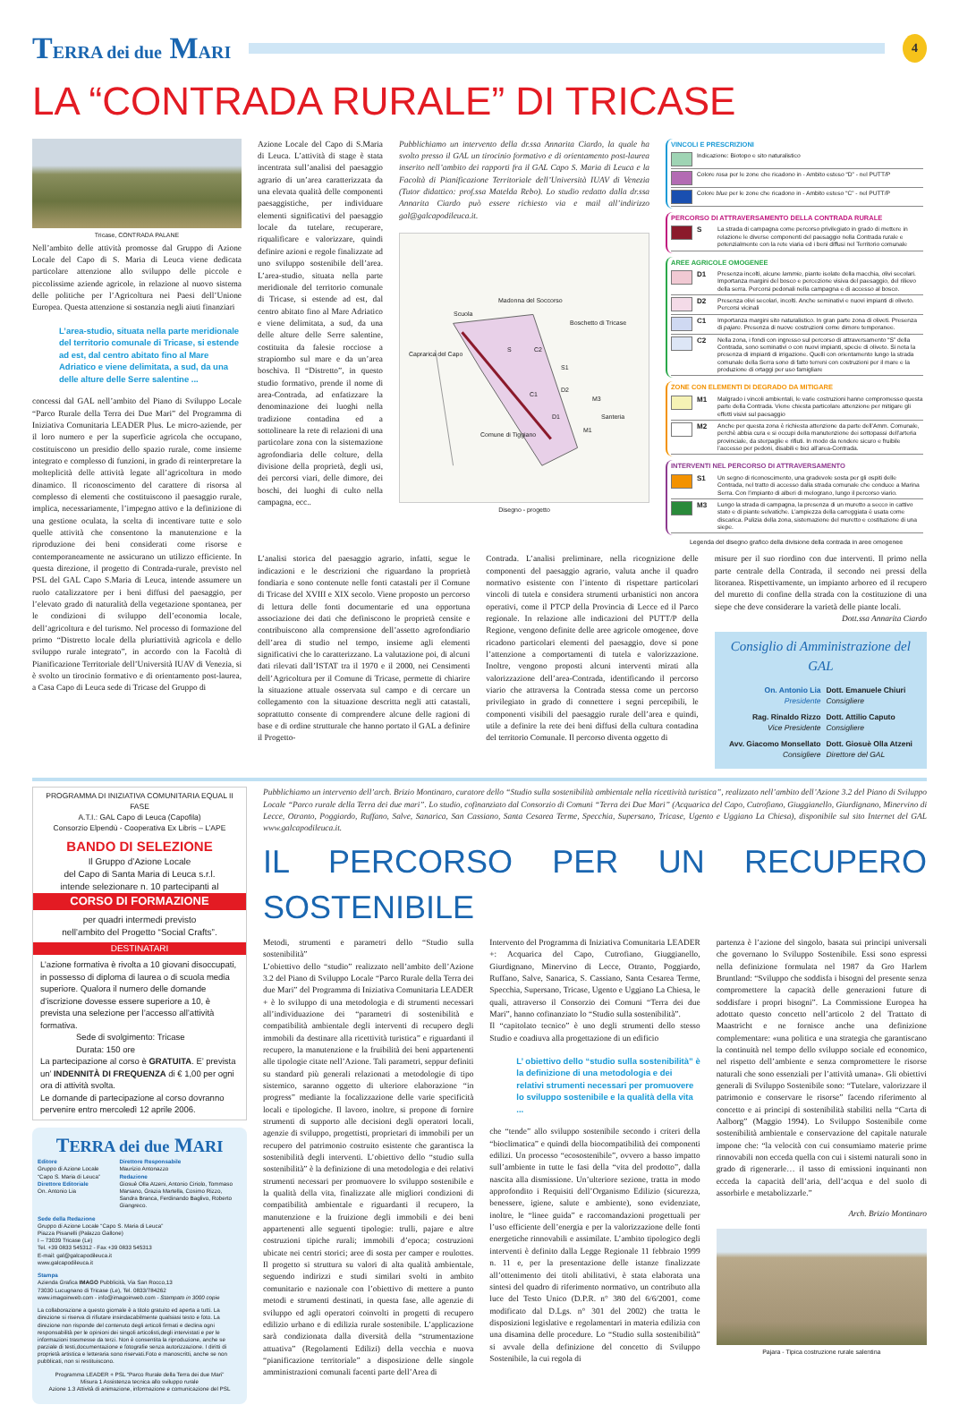TERRA dei due MARI
4
LA “CONTRADA RURALE” DI TRICASE
Tricase, CONTRADA PALANE
Nell’ambito delle attività promosse dal Gruppo di Azione Locale del Capo di S. Maria di Leuca viene dedicata particolare attenzione allo sviluppo delle piccole e piccolissime aziende agricole, in relazione al nuovo sistema delle politiche per l’Agricoltura nei Paesi dell’Unione Europea. Questa attenzione si sostanzia negli aiuti finanziari
L’area-studio, situata nella parte meridionale del territorio comunale di Tricase, si estende ad est, dal centro abitato fino al Mare Adriatico e viene delimitata, a sud, da una delle alture delle Serre salentine ...
concessi dal GAL nell’ambito del Piano di Sviluppo Locale “Parco Rurale della Terra dei Due Mari” del Programma di Iniziativa Comunitaria LEADER Plus. Le micro-aziende, per il loro numero e per la superficie agricola che occupano, costituiscono un presidio dello spazio rurale, come insieme integrato e complesso di funzioni, in grado di reinterpretare la molteplicità delle attività legate all’agricoltura in modo dinamico. Il riconoscimento del carattere di risorsa al complesso di elementi che costituiscono il paesaggio rurale, implica, necessariamente, l’impegno attivo e la definizione di una gestione oculata, la scelta di incentivare tutte e solo quelle attività che consentono la manutenzione e la riproduzione dei beni considerati come risorse e contemporaneamente ne assicurano un utilizzo efficiente. In questa direzione, il progetto di Contrada-rurale, previsto nel PSL del GAL Capo S.Maria di Leuca, intende assumere un ruolo catalizzatore per i beni diffusi del paesaggio, per l’elevato grado di naturalità della vegetazione spontanea, per le condizioni di sviluppo dell’economia locale, dell’agricoltura e del turismo. Nel processo di formazione del primo “Distretto locale della pluriattività agricola e dello sviluppo rurale integrato”, in accordo con la Facoltà di Pianificazione Territoriale dell’Università IUAV di Venezia, si è svolto un tirocinio formativo e di orientamento post-laurea, a Casa Capo di Leuca sede di Tricase del Gruppo di
Azione Locale del Capo di S.Maria di Leuca. L’attività di stage è stata incentrata sull’analisi del paesaggio agrario di un’area caratterizzata da una elevata qualità delle componenti paesaggistiche, per individuare elementi significativi del paesaggio locale da tutelare, recuperare, riqualificare e valorizzare, quindi definire azioni e regole finalizzate ad uno sviluppo sostenibile dell’area. L’area-studio, situata nella parte meridionale del territorio comunale di Tricase, si estende ad est, dal centro abitato fino al Mare Adriatico e viene delimitata, a sud, da una delle alture delle Serre salentine, costituita da falesie rocciose a strapiombo sul mare e da un’area boschiva. Il “Distretto”, in questo studio formativo, prende il nome di area-Contrada, ad enfatizzare la denominazione dei luoghi nella tradizione contadina ed a sottolineare la rete di relazioni di una particolare zona con la sistemazione agrofondiaria delle colture, della divisione della proprietà, degli usi, dei percorsi viari, delle dimore, dei boschi, dei luoghi di culto nella campagna, ecc..
Pubblichiamo un intervento della dr.ssa Annarita Ciardo, la quale ha svolto presso il GAL un tirocinio formativo e di orientamento post-laurea inserito nell’ambito dei rapporti fra il GAL Capo S. Maria di Leuca e la Facoltà di Pianificazione Territoriale dell’Università IUAV di Venezia (Tutor didattico: prof.ssa Matelda Rebo). Lo studio redatto dalla dr.ssa Annarita Ciardo può essere richiesto via e mail all’indirizzo gal@galcapodileuca.it.
Caprarica del Capo
Scuola
Madonna del Soccorso
Boschetto di Tricase
S C2
S1
C1
D2
M3
D1
M1
Santeria
Comune di Tiggiano
Disegno - progetto
VINCOLI E PRESCRIZIONI
Indicazione: Biotopo e sito naturalistico
Colore rosa per le zone che ricadono in - Ambito esteso “D” - nel PUTT/P
Colore blue per le zone che ricadono in - Ambito esteso “C” - nel PUTT/P
PERCORSO DI ATTRAVERSAMENTO DELLA CONTRADA RURALE
S La strada di campagna come percorso privilegiato in grado di mettere in relazione le diverse componenti del paesaggio nella Contrada rurale e potenzialmente con la rete viaria ed i beni diffusi nel Territorio comunale
AREE AGRICOLE OMOGENEE
D1 Presenza incolti, alcune lammie, piante isolate della macchia, olivi secolari. Importanza margini del bosco e percezione visiva del paesaggio, del rilievo della serra. Percorsi pedonali nella campagna e di accesso al bosco.
D2 Presenza olivi secolari, incolti. Anche seminativi e nuovi impianti di oliveto. Percorsi vicinali
C1 Importanza margini sito naturalistico. In gran parte zona di oliveti. Presenza di pajare. Presenza di nuove costruzioni come dimore temporanee.
C2 Nella zona, i fondi con ingresso sul percorso di attraversamento “S” della Contrada, sono seminativi o con nuovi impianti, specie di oliveto. Si nota la presenza di impianti di irrigazione. Quelli con orientamento lungo la strada comunale della Serra sono di fatto terreni con costruzioni per il mare e la produzione di ortaggi per uso famigliare
ZONE CON ELEMENTI DI DEGRADO DA MITIGARE
M1 Malgrado i vincoli ambientali, le varie costruzioni hanno compromesso questa parte della Contrada. Viene chiesta particolare attenzione per mitigare gli effetti visivi sul paesaggio
M2 Anche per questa zona è richiesta attenzione da parte dell’Amm. Comunale, perchè abbia cura e si occupi della manutenzione dei sottopassi dell’arteria provinciale, da sterpaglie e rifiuti. In modo da rendere sicuro e fruibile l’accesso per pedoni, disabili e bici all’area-Contrada.
INTERVENTI NEL PERCORSO DI ATTRAVERSAMENTO
S1 Un segno di riconoscimento, una gradevole sosta per gli ospiti delle Contrada, nel tratto di accesso dalla strada comunale che conduce a Marina Serra. Con l’impianto di alberi di melograno, lungo il percorso viario.
M3 Lungo la strada di campagna, la presenza di un muretto a secco in cattivo stato e di piante selvatiche. L’ampiezza della carreggiata è usata come discarica. Pulizia della zona, sistemazione del muretto e costituzione di una siepe.
Legenda del disegno grafico della divisione della contrada in aree omogenee
L’analisi storica del paesaggio agrario, infatti, segue le indicazioni e le descrizioni che riguardano la proprietà fondiaria e sono contenute nelle fonti catastali per il Comune di Tricase del XVIII e XIX secolo. Viene proposto un percorso di lettura delle fonti documentarie ed una opportuna associazione dei dati che definiscono le proprietà censite e contribuiscono alla comprensione dell’assetto agrofondiario dell’area di studio nel tempo, insieme agli elementi significativi che lo caratterizzano. La valutazione poi, di alcuni dati rilevati dall’ISTAT tra il 1970 e il 2000, nei Censimenti dell’Agricoltura per il Comune di Tricase, permette di chiarire la situazione attuale osservata sul campo e di cercare un collegamento con la situazione descritta negli atti catastali, soprattutto consente di comprendere alcune delle ragioni di base e di ordine strutturale che hanno portato il GAL a definire il Progetto-
Contrada. L’analisi preliminare, nella ricognizione delle componenti del paesaggio agrario, valuta anche il quadro normativo esistente con l’intento di rispettare particolari vincoli di tutela e considera strumenti urbanistici non ancora operativi, come il PTCP della Provincia di Lecce ed il Parco regionale. In relazione alle indicazioni del PUTT/P della Regione, vengono definite delle aree agricole omogenee, dove ricadono particolari elementi del paesaggio, dove si pone l’attenzione a comportamenti di tutela e valorizzazione. Inoltre, vengono proposti alcuni interventi mirati alla valorizzazione dell’area-Contrada, identificando il percorso viario che attraversa la Contrada stessa come un percorso privilegiato in grado di connettere i segni percepibili, le componenti visibili del paesaggio rurale dell’area e quindi, utile a definire la rete dei beni diffusi della cultura contadina del territorio Comunale. Il percorso diventa oggetto di
misure per il suo riordino con due interventi. Il primo nella parte centrale della Contrada, il secondo nei pressi della litoranea. Rispettivamente, un impianto arboreo ed il recupero del muretto di confine della strada con la costituzione di una siepe che deve considerare la varietà delle piante locali.
Dott.ssa Annarita Ciardo
Consiglio di Amministrazione del GAL
| On. Antonio Lia Presidente | Dott. Emanuele Chiuri Consigliere |
| Rag. Rinaldo Rizzo Vice Presidente | Dott. Attilio Caputo Consigliere |
| Avv. Giacomo Monsellato Consigliere | Dott. Giosuè Olla Atzeni Direttore del GAL |
PROGRAMMA DI INIZIATIVA COMUNITARIA EQUAL II FASE
A.T.I.: GAL Capo di Leuca (Capofila)
Consorzio Elpendù - Cooperativa Ex Libris – L’APE
BANDO DI SELEZIONE
Il Gruppo d’Azione Locale
del Capo di Santa Maria di Leuca s.r.l.
intende selezionare n. 10 partecipanti al
CORSO DI FORMAZIONE
per quadri intermedi previsto
nell’ambito del Progetto “Social Crafts”.
DESTINATARI
L’azione formativa è rivolta a 10 giovani disoccupati, in possesso di diploma di laurea o di scuola media superiore. Qualora il numero delle domande d’iscrizione dovesse essere superiore a 10, è prevista una selezione per l’accesso all’attività formativa.
Sede di svolgimento: Tricase
Durata: 150 ore
La partecipazione al corso è GRATUITA. E’ prevista un’ INDENNITÀ DI FREQUENZA di € 1,00 per ogni ora di attività svolta.
Le domande di partecipazione al corso dovranno pervenire entro mercoledì 12 aprile 2006.
TERRA dei due MARI
Editore
Gruppo di Azione Locale “Capo S. Maria di Leuca”
Direttore Editoriale
On. Antonio Lia
Direttore Responsabile
Maurizio Antonazzo
Redazione
Giosuè Olla Atzeni, Antonio Ciriolo, Tommaso Marsano, Grazia Martella, Cosimo Rizzo, Sandra Branca, Ferdinando Baglivo, Roberto Giangreco.
Sede della Redazione
Gruppo di Azione Locale “Capo S. Maria di Leuca”
Piazza Pisanelli (Palazzo Gallone)
I – 73039 Tricase (Le)
Tel. +39 0833 545312 - Fax +39 0833 545313
E-mail: gal@galcapodileuca.it
www.galcapodileuca.it
Stampa
Azienda Grafica IMAGO Pubblicità, Via San Rocco,13
73030 Lucugnano di Tricase (Le), Tel. 0833/784262
www.imagoinweb.com - info@imagoinweb.com - Stampato in 3000 copie
La collaborazione a questo giornale è a titolo gratuito ed aperta a tutti. La direzione si riserva di rifiutare insindacabilmente qualsiasi testo e foto. La direzione non risponde del contenuto degli articoli firmati e declina ogni responsabilità per le opinioni dei singoli articolisti,degli intervistati e per le informazioni trasmesse da terzi. Non è consentita la riproduzione, anche se parziale di testi,documentazione e fotografie senza autorizzazione. I diritti di proprietà artistica e letteraria sono riservati.Foto e manoscritti, anche se non pubblicati, non si restituiscono.
Programma LEADER + PSL “Parco Rurale della Terra dei due Mari”
Misura 1 Assistenza tecnica allo sviluppo rurale
Azione 1.3 Attività di animazione, informazione e comunicazione del PSL
Pubblichiamo un intervento dell’arch. Brizio Montinaro, curatore dello “Studio sulla sostenibilità ambientale nella ricettività turistica”, realizzato nell’ambito dell’Azione 3.2 del Piano di Sviluppo Locale “Parco rurale della Terra dei due mari”. Lo studio, cofinanziato dal Consorzio di Comuni “Terra dei Due Mari” (Acquarica del Capo, Cutrofiano, Giuggianello, Giurdignano, Minervino di Lecce, Otranto, Poggiardo, Ruffano, Salve, Sanarica, San Cassiano, Santa Cesarea Terme, Specchia, Supersano, Tricase, Ugento e Uggiano La Chiesa), disponibile sul sito Internet del GAL www.galcapodileuca.it.
IL PERCORSO PER UN RECUPERO SOSTENIBILE
Metodi, strumenti e parametri dello “Studio sulla sostenibilità”
L’obiettivo dello “studio” realizzato nell’ambito dell’Azione 3.2 del Piano di Sviluppo Locale “Parco Rurale della Terra dei due Mari” del Programma di Iniziativa Comunitaria LEADER + è lo sviluppo di una metodologia e di strumenti necessari all’individuazione dei “parametri di sostenibilità e compatibilità ambientale degli interventi di recupero degli immobili da destinare alla ricettività turistica” e riguardanti il recupero, la manutenzione e la fruibilità dei beni appartenenti alle tipologie citate nell’Azione. Tali parametri, seppur definiti su standard più generali relazionati a metodologie di tipo sistemico, saranno oggetto di ulteriore elaborazione “in progress” mediante la focalizzazione delle varie specificità locali e tipologiche. Il lavoro, inoltre, si propone di fornire strumenti di supporto alle decisioni degli operatori locali, agenzie di sviluppo, progettisti, proprietari di immobili per un recupero del patrimonio costruito esistente che garantisca la sostenibilità degli interventi. L’obiettivo dello “studio sulla sostenibilità” è la definizione di una metodologia e dei relativi strumenti necessari per promuovere lo sviluppo sostenibile e la qualità della vita, finalizzate alle migliori condizioni di compatibilità ambientale e riguardanti il recupero, la manutenzione e la fruizione degli immobili e dei beni appartenenti alle seguenti tipologie: trulli, pajare e altre costruzioni tipiche rurali; immobili d’epoca; costruzioni ubicate nei centri storici; aree di sosta per camper e roulottes. Il progetto si struttura su valori di alta qualità ambientale, seguendo indirizzi e studi similari svolti in ambito comunitario e nazionale con l’obiettivo di mettere a punto metodi e strumenti destinati, in questa fase, alle agenzie di sviluppo ed agli operatori coinvolti in progetti di recupero edilizio urbano e di edilizia rurale sostenibile. L’applicazione sarà condizionata dalla diversità della “strumentazione attuativa” (Regolamenti Edilizi) della vecchia e nuova “pianificazione territoriale” a disposizione delle singole amministrazioni comunali facenti parte dell’Area di
Intervento del Programma di Iniziativa Comunitaria LEADER +: Acquarica del Capo, Cutrofiano, Giuggianello, Giurdignano, Minervino di Lecce, Otranto, Poggiardo, Ruffano, Salve, Sanarica, S. Cassiano, Santa Cesarea Terme, Specchia, Supersano, Tricase, Ugento e Uggiano La Chiesa, le quali, attraverso il Consorzio dei Comuni “Terra dei due Mari”, hanno cofinanziato lo “Studio sulla sostenibilità”.
Il “capitolato tecnico” è uno degli strumenti dello stesso Studio e coadiuva alla progettazione di un edificio
L’ obiettivo dello “studio sulla sostenibilità” è la definizione di una metodologia e dei relativi strumenti necessari per promuovere lo sviluppo sostenibile e la qualità della vita ...
che “tende” allo sviluppo sostenibile secondo i criteri della “bioclimatica” e quindi della biocompatibilità dei componenti edilizi. Un processo “ecosostenibile”, ovvero a basso impatto sull’ambiente in tutte le fasi della “vita del prodotto”, dalla nascita alla dismissione. Un’ulteriore sezione, tratta in modo approfondito i Requisiti dell’Organismo Edilizio (sicurezza, benessere, igiene, salute e ambiente), sono evidenziate, inoltre, le “linee guida” e raccomandazioni progettuali per l’uso efficiente dell’energia e per la valorizzazione delle fonti energetiche rinnovabili e assimilate. L’ambito tipologico degli interventi è definito dalla Legge Regionale 11 febbraio 1999 n. 11 e, per la presentazione delle istanze finalizzate all’ottenimento dei titoli abilitativi, è stata elaborata una sintesi del quadro di riferimento normativo, un contributo alla luce del Testo Unico (D.P.R. n° 380 del 6/6/2001, come modificato dal D.Lgs. n° 301 del 2002) che tratta le disposizioni legislative e regolamentari in materia edilizia con una disamina delle procedure. Lo “Studio sulla sostenibilità” si avvale della definizione del concetto di Sviluppo Sostenibile, la cui regola di
partenza è l’azione del singolo, basata sui principi universali che governano lo Sviluppo Sostenibile. Essi sono espressi nella definizione formulata nel 1987 da Gro Harlem Bruntland: “Sviluppo che soddisfa i bisogni del presente senza compromettere la capacità delle generazioni future di soddisfare i propri bisogni”. La Commissione Europea ha adottato questo concetto nell’articolo 2 del Trattato di Maastricht e ne fornisce anche una definizione complementare: «una politica e una strategia che garantiscano la continuità nel tempo dello sviluppo sociale ed economico, nel rispetto dell’ambiente e senza compromettere le risorse naturali che sono essenziali per l’attività umana». Gli obiettivi generali di Sviluppo Sostenibile sono: “Tutelare, valorizzare il patrimonio e conservare le risorse” facendo riferimento al concetto e ai principi di sostenibilità stabiliti nella “Carta di Aalborg” (Maggio 1994). Lo Sviluppo Sostenibile come sostenibilità ambientale e conservazione del capitale naturale impone che: “la velocità con cui consumiamo materie prime rinnovabili non ecceda quella con cui i sistemi naturali sono in grado di rigenerarle… il tasso di emissioni inquinanti non ecceda la capacità dell’aria, dell’acqua e del suolo di assorbirle e metabolizzarle.”
Arch. Brizio Montinaro
Pajara - Tipica costruzione rurale salentina